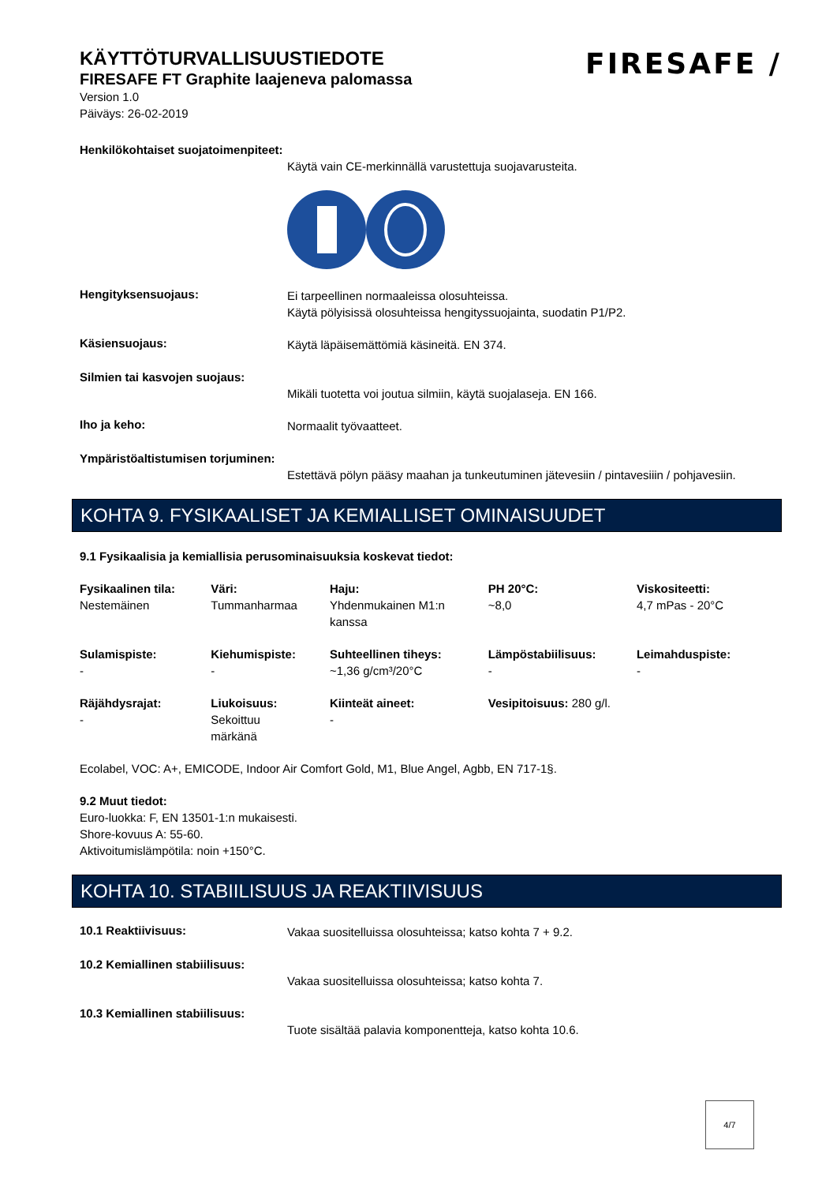KÄYTTÖTURVALLISUUSTIEDOTE
FIRESAFE FT Graphite laajeneva palomassa
Version 1.0
Päiväys: 26-02-2019
FIRESAFE /
Henkilökohtaiset suojatoimenpiteet:
Käytä vain CE-merkinnällä varustettuja suojavarusteita.
Hengityksensuojaus:
Ei tarpeellinen normaaleissa olosuhteissa.
Käytä pölyisissä olosuhteissa hengityssuojainta, suodatin P1/P2.
Käsiensuojaus:
Käytä läpäisemättömiä käsineitä. EN 374.
Silmien tai kasvojen suojaus:
Mikäli tuotetta voi joutua silmiin, käytä suojalaseja. EN 166.
Iho ja keho:
Normaalit työvaatteet.
Ympäristöaltistumisen torjuminen:
Estettävä pölyn pääsy maahan ja tunkeutuminen jätevesiin / pintavesiiin / pohjavesiin.
KOHTA 9. FYSIKAALISET JA KEMIALLISET OMINAISUUDET
9.1 Fysikaalisia ja kemiallisia perusominaisuuksia koskevat tiedot:
| Fysikaalinen tila: Nestemäinen | Väri: Tummanharmaa | Haju: Yhdenmukainen M1:n kanssa | PH 20°C: ~8,0 | Viskositeetti: 4,7 mPas - 20°C |
| Sulamispiste: - | Kiehumispiste: - | Suhteellinen tiheys: ~1,36 g/cm³/20°C | Lämpöstabiilisuus: - | Leimahduspiste: - |
| Räjähdysrajat: - | Liukoisuus: Sekoittuu märkänä | Kiinteät aineet: - | Vesipitoisuus: 280 g/l. | |
Ecolabel, VOC: A+, EMICODE, Indoor Air Comfort Gold, M1, Blue Angel, Agbb, EN 717-1§.
9.2 Muut tiedot:
Euro-luokka: F, EN 13501-1:n mukaisesti.
Shore-kovuus A: 55-60.
Aktivoitumislämpötila: noin +150°C.
KOHTA 10. STABIILISUUS JA REAKTIIVISUUS
10.1 Reaktiivisuus:
Vakaa suositelluissa olosuhteissa; katso kohta 7 + 9.2.
10.2 Kemiallinen stabiilisuus:
Vakaa suositelluissa olosuhteissa; katso kohta 7.
10.3 Kemiallinen stabiilisuus:
Tuote sisältää palavia komponentteja, katso kohta 10.6.
4/7